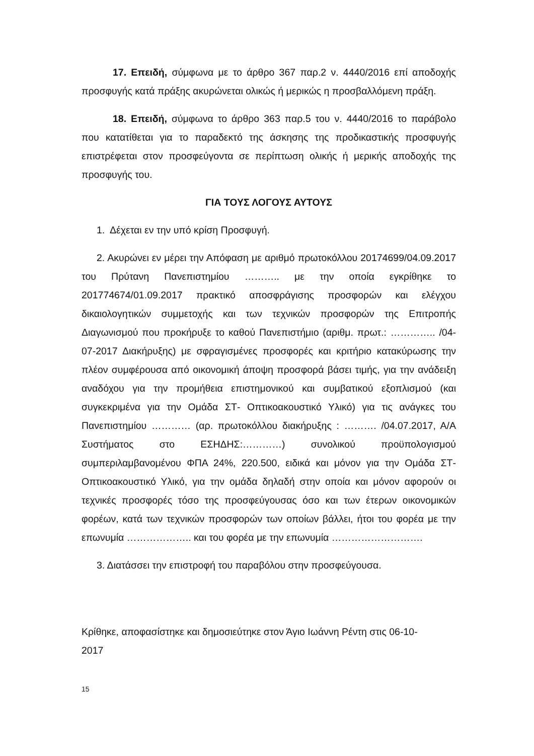17. Επειδή, σύμφωνα με το άρθρο 367 παρ.2 ν. 4440/2016 επί αποδοχής προσφυγής κατά πράξης ακυρώνεται ολικώς ή μερικώς η προσβαλλόμενη πράξη.
18. Επειδή, σύμφωνα το άρθρο 363 παρ.5 του ν. 4440/2016 το παράβολο που κατατίθεται για το παραδεκτό της άσκησης της προδικαστικής προσφυγής επιστρέφεται στον προσφεύγοντα σε περίπτωση ολικής ή μερικής αποδοχής της προσφυγής του.
ΓΙΑ ΤΟΥΣ ΛΟΓΟΥΣ ΑΥΤΟΥΣ
1. Δέχεται εν την υπό κρίση Προσφυγή.
2. Ακυρώνει εν μέρει την Απόφαση με αριθμό πρωτοκόλλου 20174699/04.09.2017 του Πρύτανη Πανεπιστημίου ……….. με την οποία εγκρίθηκε το 201774674/01.09.2017 πρακτικό αποσφράγισης προσφορών και ελέγχου δικαιολογητικών συμμετοχής και των τεχνικών προσφορών της Επιτροπής Διαγωνισμού που προκήρυξε το καθού Πανεπιστήμιο (αριθμ. πρωτ.: ………….. /04-07-2017 Διακήρυξης) με σφραγισμένες προσφορές και κριτήριο κατακύρωσης την πλέον συμφέρουσα από οικονομική άποψη προσφορά βάσει τιμής, για την ανάδειξη αναδόχου για την προμήθεια επιστημονικού και συμβατικού εξοπλισμού (και συγκεκριμένα για την Ομάδα ΣΤ- Οπτικοακουστικό Υλικό) για τις ανάγκες του Πανεπιστημίου ………… (αρ. πρωτοκόλλου διακήρυξης : ………. /04.07.2017, Α/Α Συστήματος στο ΕΣΗΔΗΣ:…………) συνολικού προϋπολογισμού συμπεριλαμβανομένου ΦΠΑ 24%, 220.500, ειδικά και μόνον για την Ομάδα ΣΤ- Οπτικοακουστικό Υλικό, για την ομάδα δηλαδή στην οποία και μόνον αφορούν οι τεχνικές προσφορές τόσο της προσφεύγουσας όσο και των έτερων οικονομικών φορέων, κατά των τεχνικών προσφορών των οποίων βάλλει, ήτοι του φορέα με την επωνυμία ……………….. και του φορέα με την επωνυμία ……………………….
3. Διατάσσει την επιστροφή του παραβόλου στην προσφεύγουσα.
Κρίθηκε, αποφασίστηκε και δημοσιεύτηκε στον Άγιο Ιωάννη Ρέντη στις 06-10-
2017
15